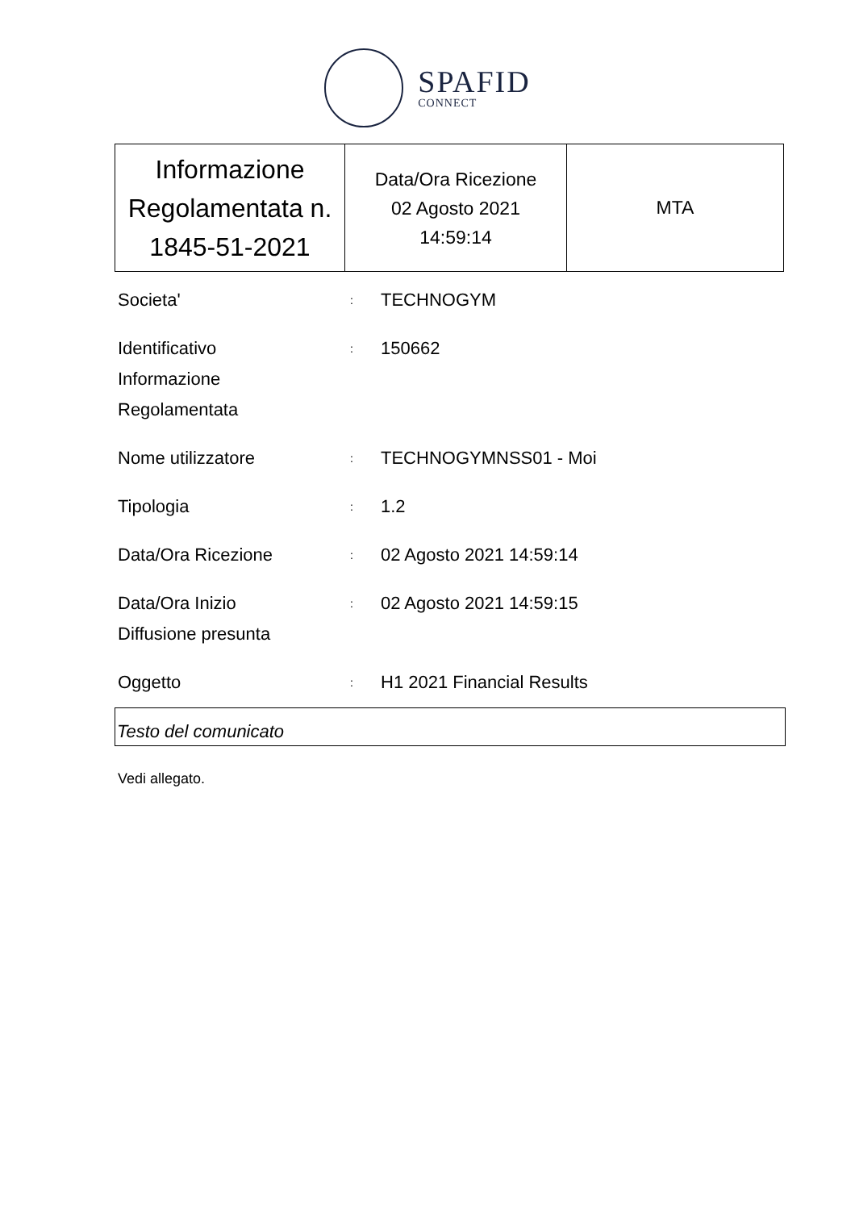SPAFID
CONNECT
| Informazione Regolamentata n. 1845-51-2021 | Data/Ora Ricezione 02 Agosto 2021 14:59:14 | MTA |
| Societa' | : | TECHNOGYM |
| Identificativo Informazione Regolamentata | : | 150662 |
| Nome utilizzatore | : | TECHNOGYMNSS01 - Moi |
| Tipologia | : | 1.2 |
| Data/Ora Ricezione | : | 02 Agosto 2021 14:59:14 |
| Data/Ora Inizio Diffusione presunta | : | 02 Agosto 2021 14:59:15 |
| Oggetto | : | H1 2021 Financial Results |
Testo del comunicato
Vedi allegato.